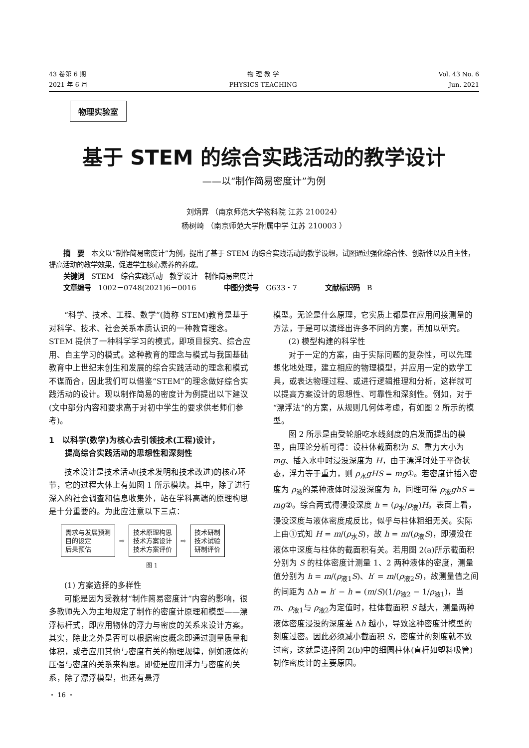43 卷第 6 期
2021 年 6 月
物 理 教 学
PHYSICS TEACHING
Vol. 43 No. 6
Jun. 2021
物理实验室
基于 STEM 的综合实践活动的教学设计
——以“制作简易密度计”为例
刘炳昇 （南京师范大学物科院 江苏 210024）
杨树崎 （南京师范大学附属中学 江苏 210003 ）
摘　要　本文以“制作简易密度计”为例，提出了基于 STEM 的综合实践活动的教学设想，试图通过强化综合性、创新性以及自主性，提高活动的教学效果，促进学生核心素养的养成。
关键词　STEM　综合实践活动　教学设计　制作简易密度计
文章编号　1002－0748(2021)6－0016　　　　中图分类号　G633・7　　　　文献标识码　B
“科学、技术、工程、数学”(简称 STEM)教育是基于对科学、技术、社会关系本质认识的一种教育理念。STEM 提供了一种科学学习的模式，即项目探究、综合应用、自主学习的模式。这种教育的理念与模式与我国基础教育中上世纪末创生和发展的综合实践活动的理念和模式不谋而合，因此我们可以借鉴“STEM”的理念做好综合实践活动的设计。现以制作简易的密度计为例提出以下建议(文中部分内容和要求高于对初中学生的要求供老师们参考)。
1　以科学(数学)为核心去引领技术(工程)设计，
　　提高综合实践活动的思想性和深刻性
技术设计是技术活动(技术发明和技术改进)的核心环节，它的过程大体上有如图 1 所示模块。其中，除了进行深入的社会调查和信息收集外，站在学科高端的原理构思是十分重要的。为此应注意以下三点：
需求与发展预测
目的设定
后果预估
⇨
技术原理构思
技术方案设计
技术方案评价
⇨
技术研制
技术试验
研制评价
图 1
(1) 方案选择的多样性
可能是因为受教材“制作简易密度计”内容的影响，很多教师先入为主地规定了制作的密度计原理和模型——漂浮标杆式，即应用物体的浮力与密度的关系来设计方案。其实，除此之外是否可以根据密度概念即通过测量质量和体积，或者应用其他与密度有关的物理规律，例如液体的压强与密度的关系来构思。即使是应用浮力与密度的关系，除了漂浮模型，也还有悬浮
・ 16 ・
模型。无论是什么原理，它实质上都是在应用间接测量的方法，于是可以演绎出许多不同的方案，再加以研究。
(2) 模型构建的科学性
对于一定的方案，由于实际问题的复杂性，可以先理想化地处理，建立相应的物理模型，并应用一定的数学工具，或表达物理过程、或进行逻辑推理和分析，这样就可以提高方案设计的思想性、可靠性和深刻性。例如，对于“漂浮法”的方案，从规则几何体考虑，有如图 2 所示的模型。
图 2 所示是由受轮船吃水线刻度的启发而提出的模型，由理论分析可得：设柱体截面积为 S、重力大小为 mg、插入水中时浸没深度为 H，由于漂浮时处于平衡状态，浮力等于重力，则 ρ<sub>水</sub>gHS = mg①。若密度计插入密度为 ρ<sub>液</sub>的某种液体时浸没深度为 h，同理可得 ρ<sub>液</sub>ghS = mg②。综合两式得浸没深度 h = (ρ<sub>水</sub>/ρ<sub>液</sub>)H。表面上看，浸没深度与液体密度成反比，似乎与柱体粗细无关。实际上由①式知 H = m/(ρ<sub>水</sub>S)，故 h = m/(ρ<sub>液</sub>S)，即浸没在液体中深度与柱体的截面积有关。若用图 2(a)所示截面积分别为 S 的柱体密度计测量 1、2 两种液体的密度，测量值分别为 h = m/(ρ<sub>液1</sub>S)、h′ = m/(ρ<sub>液2</sub>S)，故测量值之间的间距为 Δh = h′ − h = (m/S)(1/ρ<sub>液2</sub> − 1/ρ<sub>液1</sub>)，当 m、ρ<sub>液1</sub>与 ρ<sub>液2</sub>为定值时，柱体截面积 S 越大，测量两种液体密度浸没的深度差 Δh 越小，导致这种密度计模型的刻度过密。因此必须减小截面积 S，密度计的刻度就不致过密，这就是选择图 2(b)中的细圆柱体(直杆如塑料吸管)制作密度计的主要原因。